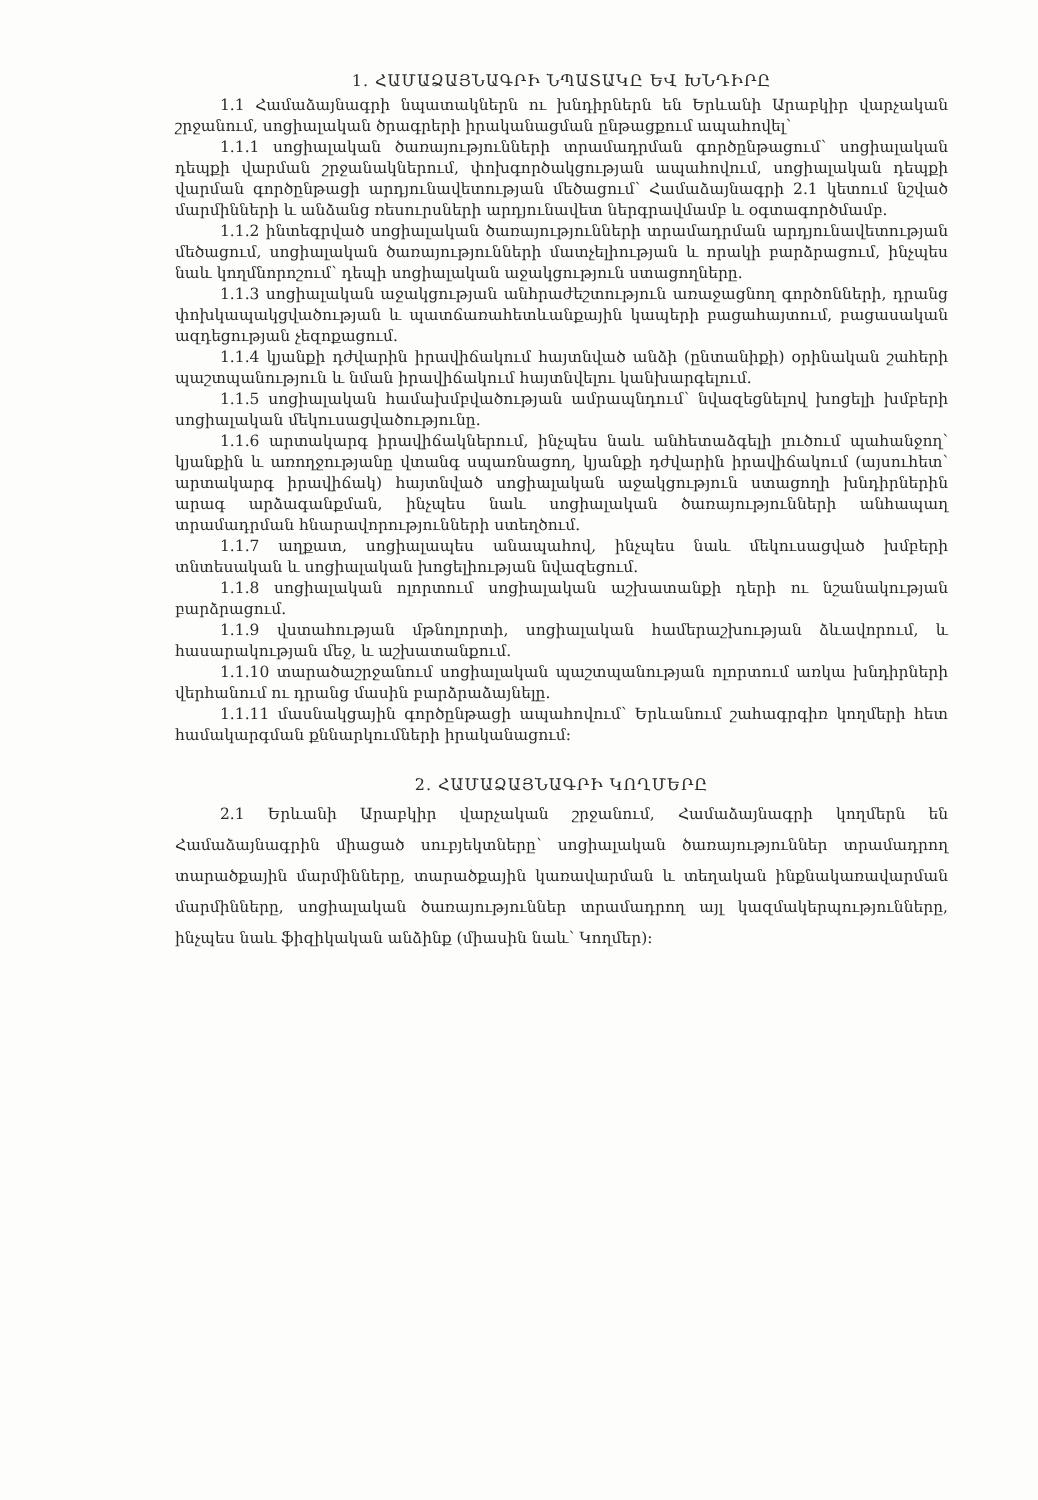1. ՀԱՄԱՁԱՅՆԱԳՐԻ ՆՊԱՏԱԿԸ ԵՎ ԽՆԴԻՐԸ
1.1 Համաձայնագրի նպատակներն ու խնդիրներն են Երևանի Արաբկիր վարչական շրջանում, սոցիալական ծրագրերի իրականացման ընթացքում ապահովել՝
1.1.1 սոցիալական ծառայությունների տրամադրման գործընթացում՝ սոցիալական դեպքի վարման շրջանակներում, փոխգործակցության ապահովում, սոցիալական դեպքի վարման գործընթացի արդյունավետության մեծացում՝ Համաձայնագրի 2.1 կետում նշված մարմինների և անձանց ռեսուրսների արդյունավետ ներգրավմամբ և օգտագործմամբ.
1.1.2 ինտեգրված սոցիալական ծառայությունների տրամադրման արդյունավետության մեծացում, սոցիալական ծառայությունների մատչելիության և որակի բարձրացում, ինչպես նաև կողմնորոշում՝ դեպի սոցիալական աջակցություն ստացողները.
1.1.3 սոցիալական աջակցության անհրաժեշտություն առաջացնող գործոնների, դրանց փոխկապակցվածության և պատճառահետևանքային կապերի բացահայտում, բացասական ազդեցության չեզոքացում.
1.1.4 կյանքի դժվարին իրավիճակում հայտնված անձի (ընտանիքի) օրինական շահերի պաշտպանություն և նման իրավիճակում հայտնվելու կանխարգելում.
1.1.5 սոցիալական համախմբվածության ամրապնդում՝ նվազեցնելով խոցելի խմբերի սոցիալական մեկուսացվածությունը.
1.1.6 արտակարգ իրավիճակներում, ինչպես նաև անհետաձգելի լուծում պահանջող՝ կյանքին և առողջությանը վտանգ սպառնացող, կյանքի դժվարին իրավիճակում (այսուհետ՝ արտակարգ իրավիճակ) հայտնված սոցիալական աջակցություն ստացողի խնդիրներին արագ արձագանքման, ինչպես նաև սոցիալական ծառայությունների անհապաղ տրամադրման հնարավորությունների ստեղծում.
1.1.7 աղքատ, սոցիալապես անապահով, ինչպես նաև մեկուսացված խմբերի տնտեսական և սոցիալական խոցելիության նվազեցում.
1.1.8 սոցիալական ոլորտում սոցիալական աշխատանքի դերի ու նշանակության բարձրացում.
1.1.9 վստահության մթնոլորտի, սոցիալական համերաշխության ձևավորում, և հասարակության մեջ, և աշխատանքում.
1.1.10 տարածաշրջանում սոցիալական պաշտպանության ոլորտում առկա խնդիրների վերհանում ու դրանց մասին բարձրաձայնելը.
1.1.11 մասնակցային գործընթացի ապահովում՝ Երևանում շահագրգիռ կողմերի հետ համակարգման քննարկումների իրականացում:
2. ՀԱՄԱՁԱՅՆԱԳՐԻ ԿՈՂՄԵՐԸ
2.1 Երևանի Արաբկիր վարչական շրջանում, Համաձայնագրի կողմերն են Համաձայնագրին միացած սուբյեկտները՝ սոցիալական ծառայություններ տրամադրող տարածքային մարմինները, տարածքային կառավարման և տեղական ինքնակառավարման մարմինները, սոցիալական ծառայություններ տրամադրող այլ կազմակերպությունները, ինչպես նաև ֆիզիկական անձինք (միասին նաև՝ Կողմեր):